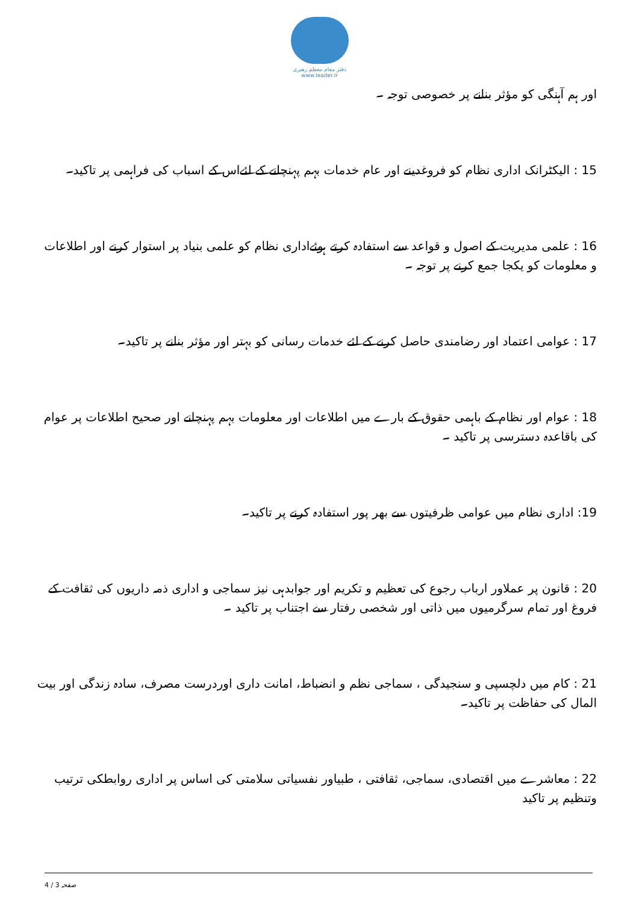دفتر مقام معظم رهبری
www.leader.ir
اور ہم آہنگی کو مؤثر بنانے پر خصوصی توجہ ۔
15 : الیکٹرانک اداری نظام کو فروغدینے اور عام خدمات بہم پہنچانے کے لئےاس کے اسباب کی فراہمی پر تاکید۔
16 : علمی مدیریت کے اصول و قواعد سے استفادہ کرتے ہوئےاداری نظام کو علمی بنیاد پر استوار کرنے اور اطلاعات و معلومات کو یکجا جمع کرنے پر توجہ ۔
17 : عوامی اعتماد اور رضامندی حاصل کرنے کے لئے خدمات رسانی کو بہتر اور مؤثر بنانے پر تاکید۔
18 : عوام اور نظام کے باہمی حقوق کے بارے میں اطلاعات اور معلومات بہم پہنچانے اور صحیح اطلاعات پر عوام کی باقاعدہ دسترسی پر تاکید ۔
19: اداری نظام میں عوامی ظرفیتوں سے بھر پور استفادہ کرنے پر تاکید۔
20 : قانون پر عملاور ارباب رجوع کی تعظیم و تکریم اور جوابدہی نیز سماجی و اداری ذمہ داریوں کی ثقافت کے فروغ اور تمام سرگرمیوں میں ذاتی اور شخصی رفتار سے اجتناب پر تاکید ۔
21 : کام میں دلچسپی و سنجیدگی ، سماجی نظم و انضباط، امانت داری اوردرست مصرف، سادہ زندگی اور بیت المال کی حفاظت پر تاکید۔
22 : معاشرے میں اقتصادی، سماجی، ثقافتی ، طبیاور نفسیاتی سلامتی کی اساس پر اداری روابطکی ترتیب وتنظیم پر تاکید
صفحہ 3 / 4